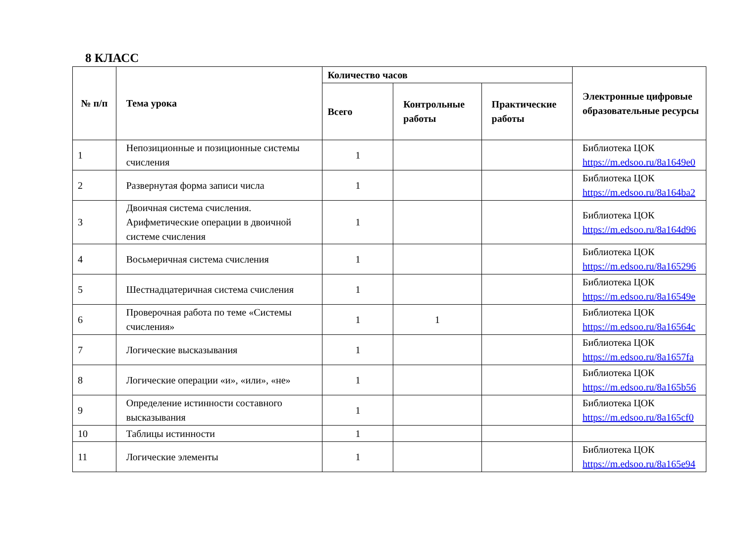8 КЛАСС
| № п/п | Тема урока | Количество часов | | | Электронные цифровые образовательные ресурсы |
| --- | --- | --- | --- | --- | --- |
| | | Всего | Контрольные работы | Практические работы | |
| 1 | Непозиционные и позиционные системы счисления | 1 | | | Библиотека ЦОК https://m.edsoo.ru/8a1649e0 |
| 2 | Развернутая форма записи числа | 1 | | | Библиотека ЦОК https://m.edsoo.ru/8a164ba2 |
| 3 | Двоичная система счисления. Арифметические операции в двоичной системе счисления | 1 | | | Библиотека ЦОК https://m.edsoo.ru/8a164d96 |
| 4 | Восьмеричная система счисления | 1 | | | Библиотека ЦОК https://m.edsoo.ru/8a165296 |
| 5 | Шестнадцатеричная система счисления | 1 | | | Библиотека ЦОК https://m.edsoo.ru/8a16549e |
| 6 | Проверочная работа по теме «Системы счисления» | 1 | 1 | | Библиотека ЦОК https://m.edsoo.ru/8a16564c |
| 7 | Логические высказывания | 1 | | | Библиотека ЦОК https://m.edsoo.ru/8a1657fa |
| 8 | Логические операции «и», «или», «не» | 1 | | | Библиотека ЦОК https://m.edsoo.ru/8a165b56 |
| 9 | Определение истинности составного высказывания | 1 | | | Библиотека ЦОК https://m.edsoo.ru/8a165cf0 |
| 10 | Таблицы истинности | 1 | | | |
| 11 | Логические элементы | 1 | | | Библиотека ЦОК https://m.edsoo.ru/8a165e94 |